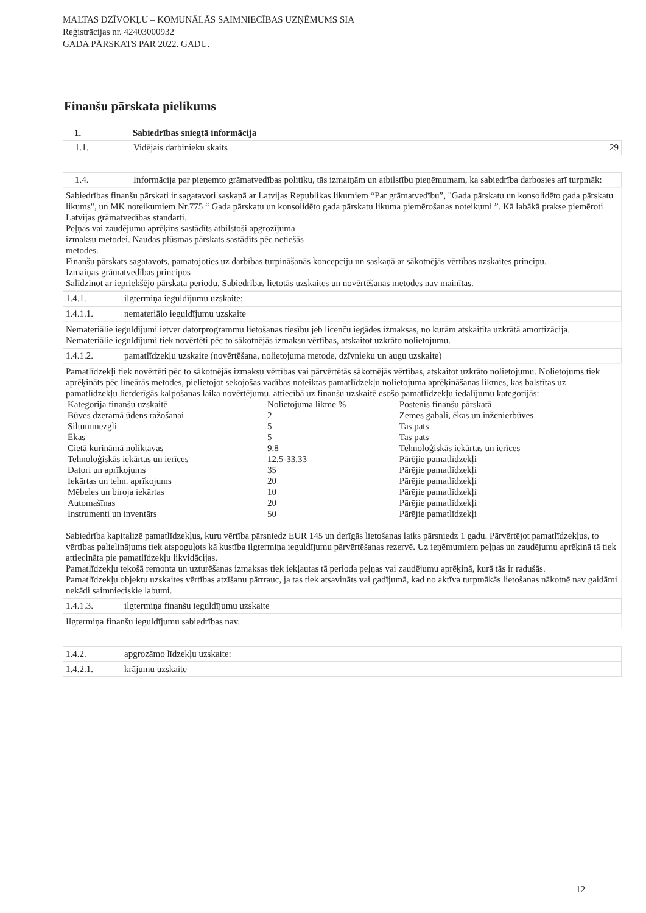MALTAS DZĪVOKĻU – KOMUNĀLĀS SAIMNIECĪBAS UZŅĒMUMS SIA
Reģistrācijas nr. 42403000932
GADA PĀRSKATS PAR 2022. GADU.
Finanšu pārskata pielikums
1. Sabiedrības sniegtā informācija
1.1. Vidējais darbinieku skaits 29
1.4. Informācija par pieņemto grāmatvedības politiku, tās izmaiņām un atbilstību pieņēmumam, ka sabiedrība darbosies arī turpmāk:
Sabiedrības finanšu pārskati ir sagatavoti saskaņā ar Latvijas Republikas likumiem “Par grāmatvedību”, "Gada pārskatu un konsolidēto gada pārskatu likums", un MK noteikumiem Nr.775 “ Gada pārskatu un konsolidēto gada pārskatu likuma piemērošanas noteikumi ”. Kā labākā prakse piemēroti Latvijas grāmatvedības standarti.
Peļņas vai zaudējumu aprēķins sastādīts atbilstoši apgrozījuma
izmaksu metodei. Naudas plūsmas pārskats sastādīts pēc netiešās
metodes.
Finanšu pārskats sagatavots, pamatojoties uz darbības turpināšanās koncepciju un saskaņā ar sākotnējās vērtības uzskaites principu.
Izmaiņas grāmatvedības principos
Salīdzinot ar iepriekšējo pārskata periodu, Sabiedrības lietotās uzskaites un novērtēšanas metodes nav mainītas.
1.4.1. ilgtermiņa ieguldījumu uzskaite:
1.4.1.1. nemateriālo ieguldījumu uzskaite
Nemateriālie ieguldījumi ietver datorprogrammu lietošanas tiesību jeb licenču iegādes izmaksas, no kurām atskaitīta uzkrātā amortizācija. Nemateriālie ieguldījumi tiek novērtēti pēc to sākotnējās izmaksu vērtības, atskaitot uzkrāto nolietojumu.
1.4.1.2. pamatlīdzekļu uzskaite (novērtēšana, nolietojuma metode, dzīvnieku un augu uzskaite)
Pamatlīdzekļi tiek novērtēti pēc to sākotnējās izmaksu vērtības vai pārvērtētās sākotnējās vērtības, atskaitot uzkrāto nolietojumu. Nolietojums tiek aprēķināts pēc lineārās metodes, pielietojot sekojošas vadības noteiktas pamatlīdzekļu nolietojuma aprēķināšanas likmes, kas balstītas uz pamatlīdzekļu lietderīgās kalpošanas laika novērtējumu, attiecībā uz finanšu uzskaitē esošo pamatlīdzekļu iedalījumu kategorijās:
| Kategorija finanšu uzskaitē | Nolietojuma likme % | Postenis finanšu pārskatā |
| Būves dzeramā ūdens ražošanai | 2 | Zemes gabali, ēkas un inženierbūves |
| Siltummezgli | 5 | Tas pats |
| Ēkas | 5 | Tas pats |
| Cietā kurināmā noliktavas | 9.8 | Tehnoloģiskās iekārtas un ierīces |
| Tehnoloģiskās iekārtas un ierīces | 12.5-33.33 | Pārējie pamatlīdzekļi |
| Datori un aprīkojums | 35 | Pārējie pamatlīdzekļi |
| Iekārtas un tehn. aprīkojums | 20 | Pārējie pamatlīdzekļi |
| Mēbeles un biroja iekārtas | 10 | Pārējie pamatlīdzekļi |
| Automašīnas | 20 | Pārējie pamatlīdzekļi |
| Instrumenti un inventārs | 50 | Pārējie pamatlīdzekļi |
Sabiedrība kapitalizē pamatlīdzekļus, kuru vērtība pārsniedz EUR 145 un derīgās lietošanas laiks pārsniedz 1 gadu. Pārvērtējot pamatlīdzekļus, to vērtības palielinājums tiek atspoguļots kā kustība ilgtermiņa ieguldījumu pārvērtēšanas rezervē. Uz ieņēmumiem peļņas un zaudējumu aprēķinā tā tiek attiecināta pie pamatlīdzekļu likvidācijas.
Pamatlīdzekļu tekošā remonta un uzturēšanas izmaksas tiek iekļautas tā perioda peļņas vai zaudējumu aprēķinā, kurā tās ir radušās.
Pamatlīdzekļu objektu uzskaites vērtības atzīšanu pārtrauc, ja tas tiek atsavināts vai gadījumā, kad no aktīva turpmākās lietošanas nākotnē nav gaidāmi nekādi saimnieciskie labumi.
1.4.1.3. ilgtermiņa finanšu ieguldījumu uzskaite
Ilgtermiņa finanšu ieguldījumu sabiedrības nav.
1.4.2. apgrozāmo līdzekļu uzskaite:
1.4.2.1. krājumu uzskaite
12